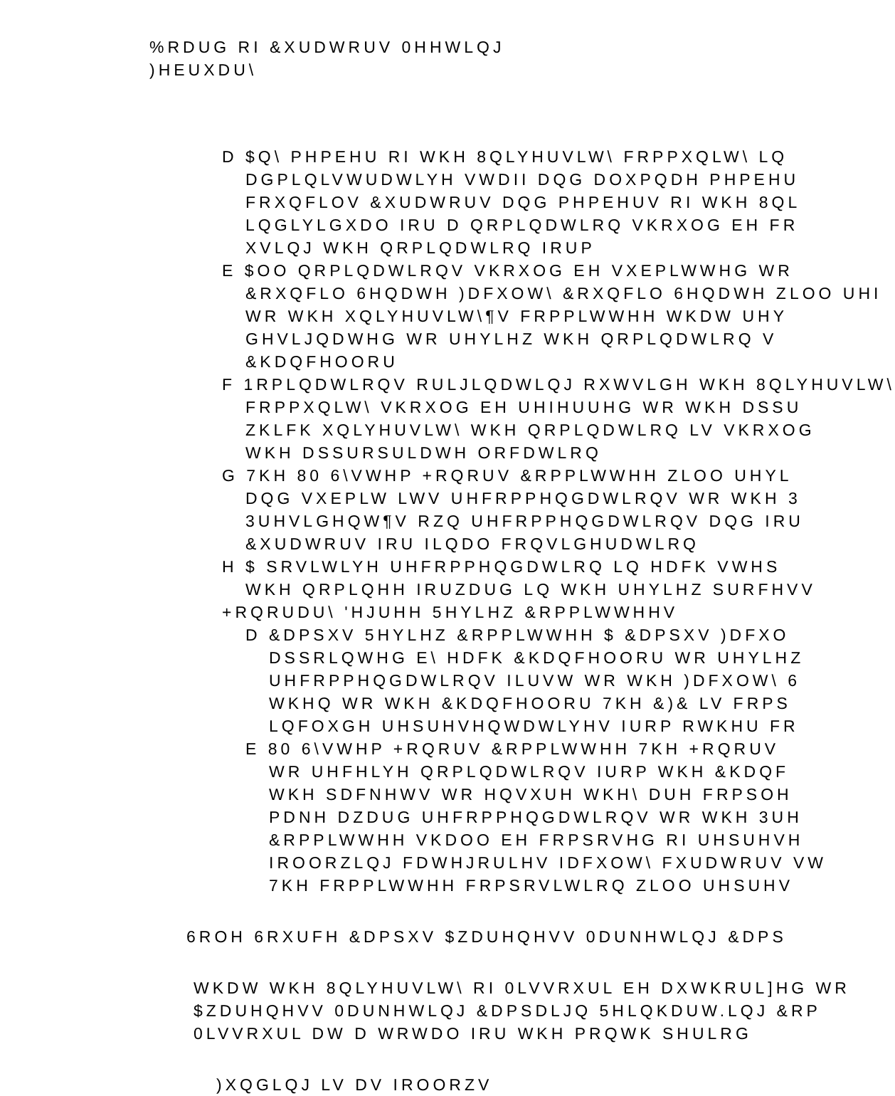%RDUG RI &XUDWRUV 0HHWLQJ
)HEUXDU\
D $Q\ PHPEHU RI WKH 8QLYHUVLW\ FRPPXQLW\ LQ
DGPLQLVWUDWLYH VWDII DQG DOXPQDH PHPEHU
FRXQFLOV &XUDWRUV DQG PHPEHUV RI WKH 8QL
LQGLYLGXDO IRU D QRPLQDWLRQ VKRXOG EH FR
XVLQJ WKH QRPLQDWLRQ IRUP
E $OO QRPLQDWLRQV VKRXOG EH VXEPLWWHG WR
&RXQFLO 6HQDWH )DFXOW\ &RXQFLO 6HQDWH ZLOO UHI
WR WKH XQLYHUVLW\¶V FRPPLWWHH WKDW UHY
GHVLJQDWHG WR UHYLHZ WKH QRPLQDWLRQ V
&KDQFHOORU
F 1RPLQDWLRQV RULJLQDWLQJ RXWVLGH WKH 8QLYHUVLW\
FRPPXQLW\ VKRXOG EH UHIHUUHG WR WKH DSSU
ZKLFK XQLYHUVLW\ WKH QRPLQDWLRQ LV VKRXOG
WKH DSSURSULDWH ORFDWLRQ
G 7KH 80 6\VWHP +RQRUV &RPPLWWHH ZLOO UHYL
DQG VXEPLW LWV UHFRPPHQGDWLRQV WR WKH 3
3UHVLGHQW¶V RZQ UHFRPPHQGDWLRQV DQG IRU
&XUDWRUV IRU ILQDO FRQVLGHUDWLRQ
H $ SRVLWLYH UHFRPPHQGDWLRQ LQ HDFK VWHS
WKH QRPLQHH IRUZDUG LQ WKH UHYLHZ SURFHVV
+RQRUDU\ 'HJUHH 5HYLHZ &RPPLWWHHV
D &DPSXV 5HYLHZ &RPPLWWHH $ &DPSXV )DFXO
DSSRLQWHG E\ HDFK &KDQFHOORU WR UHYLHZ
UHFRPPHQGDWLRQV ILUVW WR WKH )DFXOW\ 6
WKHQ WR WKH &KDQFHOORU 7KH &)& LV FRPS
LQFOXGH UHSUHVHQWDWLYHV IURP RWKHU FR
E 80 6\VWHP +RQRUV &RPPLWWHH 7KH +RQRUV
WR UHFHLYH QRPLQDWLRQV IURP WKH &KDQF
WKH SDFNHWV WR HQVXUH WKH\ DUH FRPSOH
PDNH DZDUG UHFRPPHQGDWLRQV WR WKH 3UH
&RPPLWWHH VKDOO EH FRPSRVHG RI UHSUHVH
IROORZLQJ FDWHJRULHV IDFXOW\ FXUDWRUV VW
7KH FRPPLWWHH FRPSRVLWLRQ ZLOO UHSUHV
6ROH 6RXUFH &DPSXV $ZDUHQHVV 0DUNHWLQJ &DPS
WKDW WKH 8QLYHUVLW\ RI 0LVVRXUL EH DXWKRUL]HG WR
$ZDUHQHVV 0DUNHWLQJ &DPSDLJQ 5HLQKDUW.LQJ &RP
0LVVRXUL DW D WRWDO IRU WKH PRQWK SHULRG
)XQGLQJ LV DV IROORZV